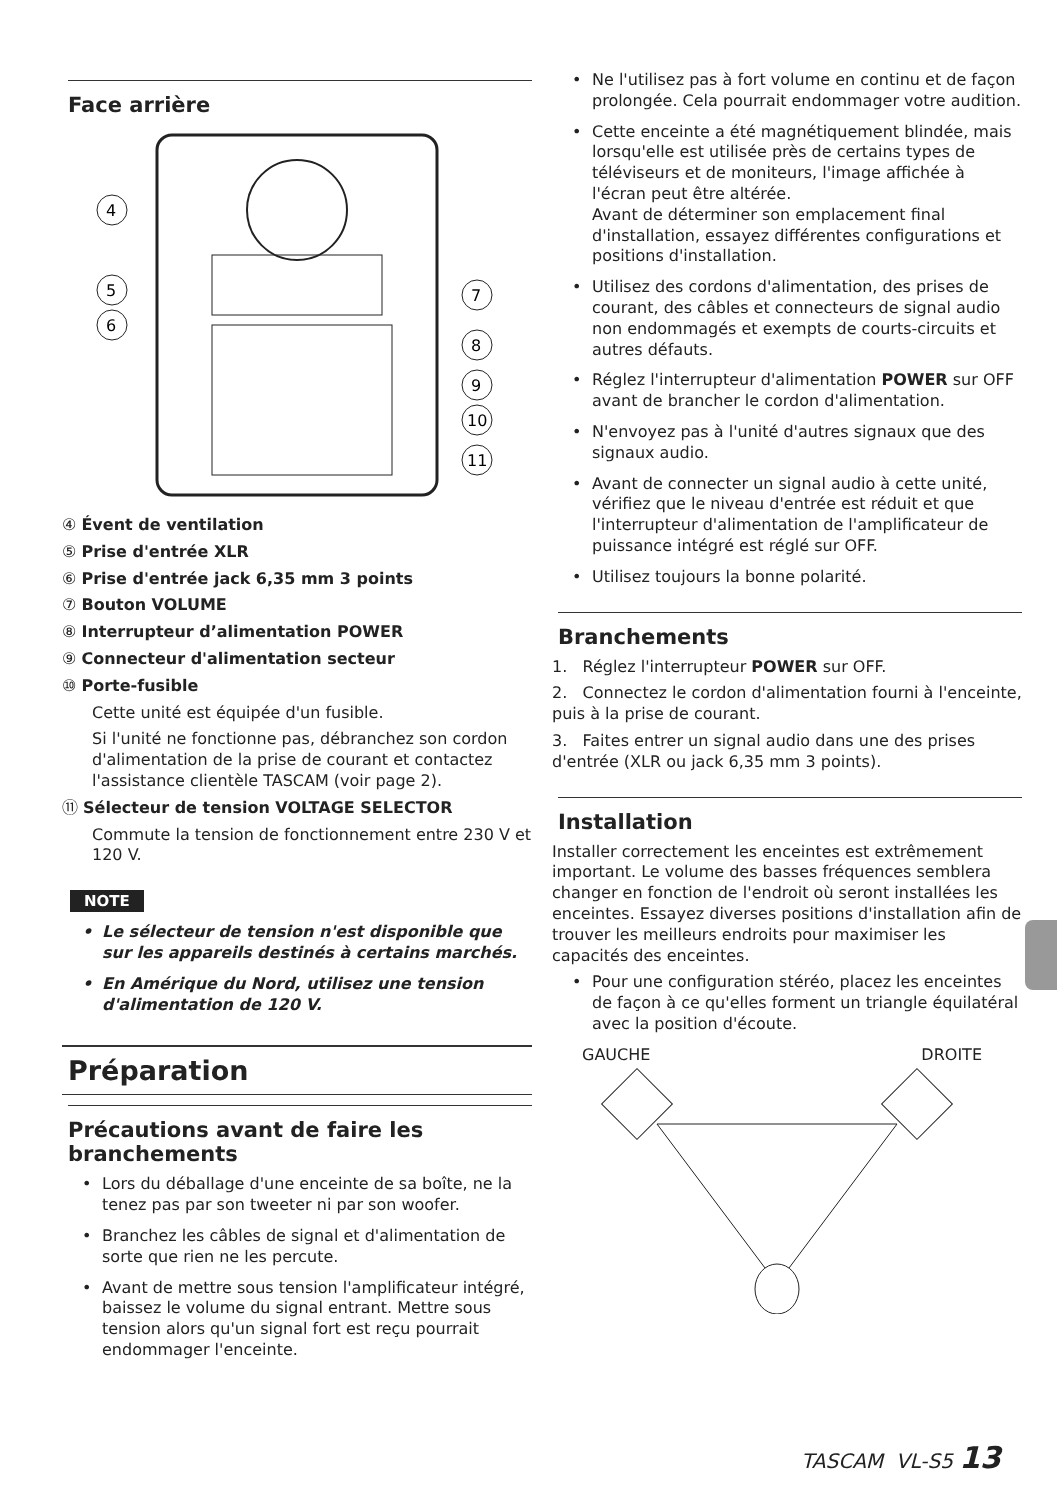Face arrière
4
5
6
7
8
9
10
11
④ Évent de ventilation
⑤ Prise d'entrée XLR
⑥ Prise d'entrée jack 6,35 mm 3 points
⑦ Bouton VOLUME
⑧ Interrupteur d’alimentation POWER
⑨ Connecteur d'alimentation secteur
⑩ Porte-fusible
Cette unité est équipée d'un fusible.
Si l'unité ne fonctionne pas, débranchez son cordon d'alimentation de la prise de courant et contactez l'assistance clientèle TASCAM (voir page 2).
⑪ Sélecteur de tension VOLTAGE SELECTOR
Commute la tension de fonctionnement entre 230 V et 120 V.
NOTE
• Le sélecteur de tension n'est disponible que sur les appareils destinés à certains marchés.
• En Amérique du Nord, utilisez une tension d'alimentation de 120 V.
Préparation
Précautions avant de faire les branchements
• Lors du déballage d'une enceinte de sa boîte, ne la tenez pas par son tweeter ni par son woofer.
• Branchez les câbles de signal et d'alimentation de sorte que rien ne les percute.
• Avant de mettre sous tension l'amplificateur intégré, baissez le volume du signal entrant. Mettre sous tension alors qu'un signal fort est reçu pourrait endommager l'enceinte.
• Ne l'utilisez pas à fort volume en continu et de façon prolongée. Cela pourrait endommager votre audition.
• Cette enceinte a été magnétiquement blindée, mais lorsqu'elle est utilisée près de certains types de téléviseurs et de moniteurs, l'image affichée à l'écran peut être altérée.
Avant de déterminer son emplacement final d'installation, essayez différentes configurations et positions d'installation.
• Utilisez des cordons d'alimentation, des prises de courant, des câbles et connecteurs de signal audio non endommagés et exempts de courts-circuits et autres défauts.
• Réglez l'interrupteur d'alimentation POWER sur OFF avant de brancher le cordon d'alimentation.
• N'envoyez pas à l'unité d'autres signaux que des signaux audio.
• Avant de connecter un signal audio à cette unité, vérifiez que le niveau d'entrée est réduit et que l'interrupteur d'alimentation de l'amplificateur de puissance intégré est réglé sur OFF.
• Utilisez toujours la bonne polarité.
Branchements
1. Réglez l'interrupteur POWER sur OFF.
2. Connectez le cordon d'alimentation fourni à l'enceinte, puis à la prise de courant.
3. Faites entrer un signal audio dans une des prises d'entrée (XLR ou jack 6,35 mm 3 points).
Installation
Installer correctement les enceintes est extrêmement important. Le volume des basses fréquences semblera changer en fonction de l'endroit où seront installées les enceintes. Essayez diverses positions d'installation afin de trouver les meilleurs endroits pour maximiser les capacités des enceintes.
• Pour une configuration stéréo, placez les enceintes de façon à ce qu'elles forment un triangle équilatéral avec la position d'écoute.
GAUCHE DROITE
TASCAM VL-S5 13